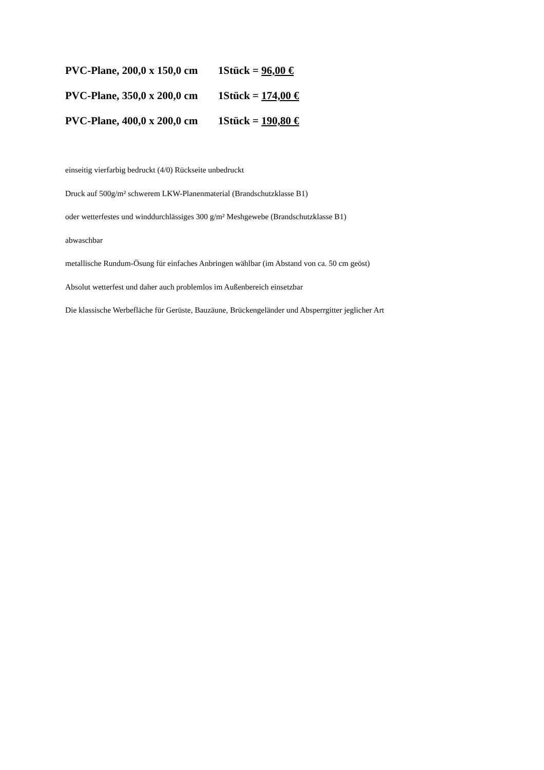PVC-Plane, 200,0 x 150,0 cm 1Stück = 96,00 €
PVC-Plane, 350,0 x 200,0 cm 1Stück = 174,00 €
PVC-Plane, 400,0 x 200,0 cm 1Stück = 190,80 €
einseitig vierfarbig bedruckt (4/0) Rückseite unbedruckt
Druck auf 500g/m² schwerem LKW-Planenmaterial (Brandschutzklasse B1)
oder wetterfestes und winddurchlässiges 300 g/m² Meshgewebe (Brandschutzklasse B1)
abwaschbar
metallische Rundum-Ösung für einfaches Anbringen wählbar (im Abstand von ca. 50 cm geöst)
Absolut wetterfest und daher auch problemlos im Außenbereich einsetzbar
Die klassische Werbefläche für Gerüste, Bauzäune, Brückengeländer und Absperrgitter jeglicher Art